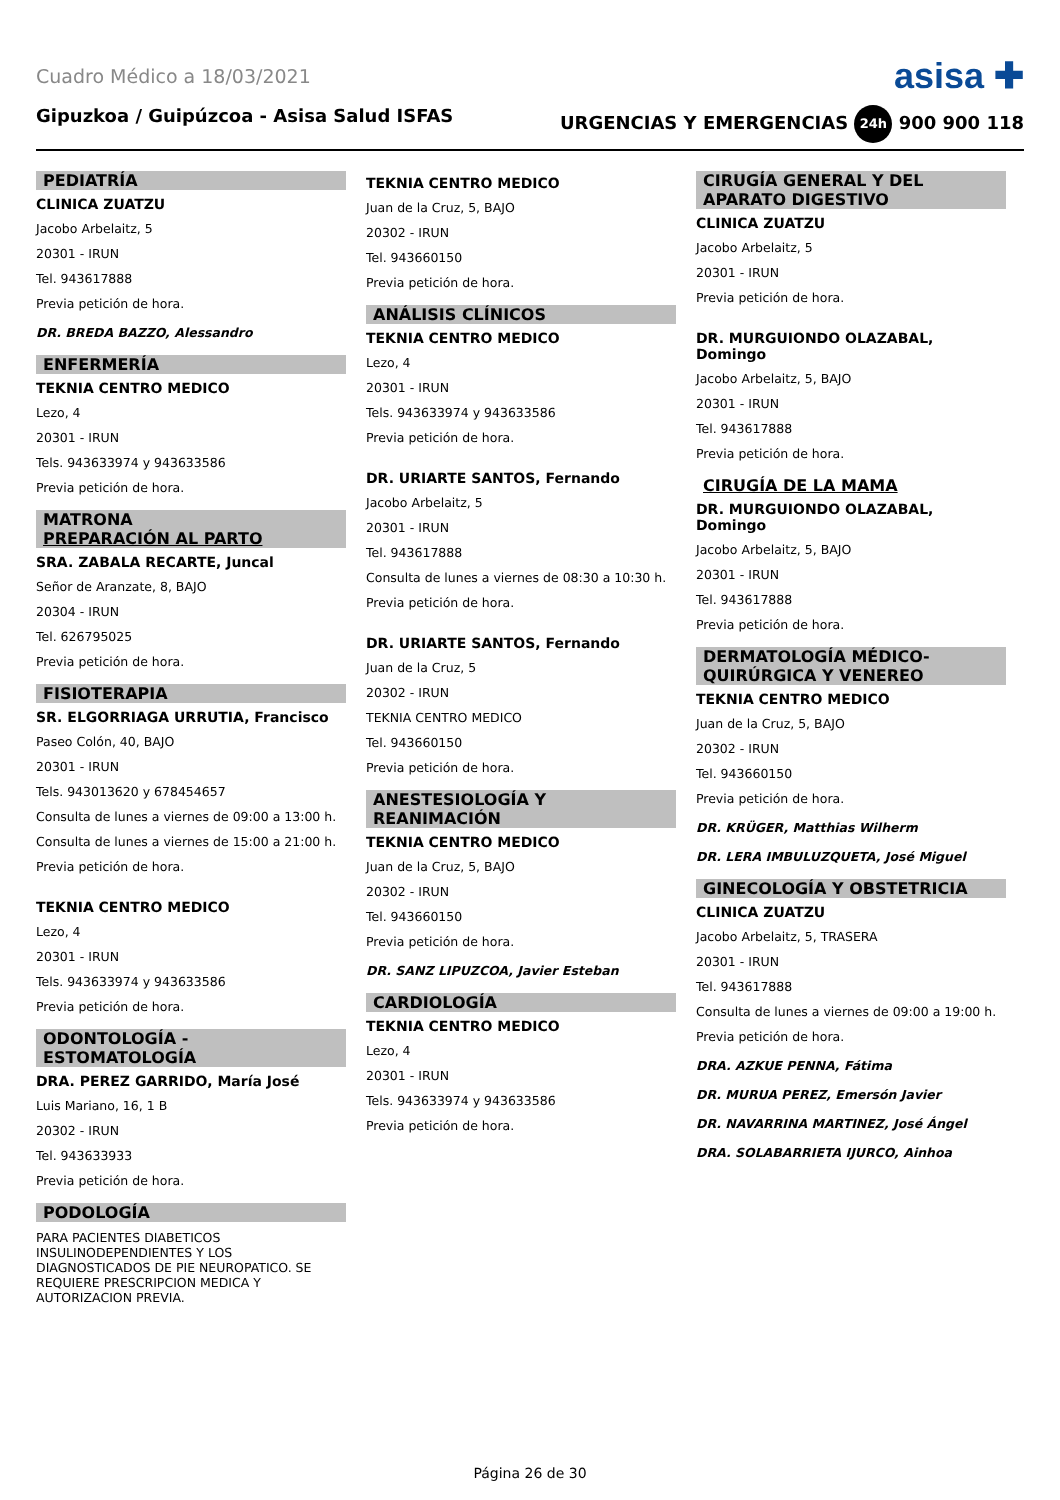Cuadro Médico a 18/03/2021 asisa ✚
Gipuzkoa / Guipúzcoa - Asisa Salud ISFAS URGENCIAS Y EMERGENCIAS 24h 900 900 118
PEDIATRÍA
CLINICA ZUATZU
Jacobo Arbelaitz, 5
20301 - IRUN
Tel. 943617888
Previa petición de hora.
DR. BREDA BAZZO, Alessandro
ENFERMERÍA
TEKNIA CENTRO MEDICO
Lezo, 4
20301 - IRUN
Tels. 943633974 y 943633586
Previa petición de hora.
MATRONA
PREPARACIÓN AL PARTO
SRA. ZABALA RECARTE, Juncal
Señor de Aranzate, 8, BAJO
20304 - IRUN
Tel. 626795025
Previa petición de hora.
FISIOTERAPIA
SR. ELGORRIAGA URRUTIA, Francisco
Paseo Colón, 40, BAJO
20301 - IRUN
Tels. 943013620 y 678454657
Consulta de lunes a viernes de 09:00 a 13:00 h.
Consulta de lunes a viernes de 15:00 a 21:00 h.
Previa petición de hora.
TEKNIA CENTRO MEDICO
Lezo, 4
20301 - IRUN
Tels. 943633974 y 943633586
Previa petición de hora.
ODONTOLOGÍA -
ESTOMATOLOGÍA
DRA. PEREZ GARRIDO, María José
Luis Mariano, 16, 1 B
20302 - IRUN
Tel. 943633933
Previa petición de hora.
PODOLOGÍA
PARA PACIENTES DIABETICOS INSULINODEPENDIENTES Y LOS DIAGNOSTICADOS DE PIE NEUROPATICO. SE REQUIERE PRESCRIPCION MEDICA Y AUTORIZACION PREVIA.
TEKNIA CENTRO MEDICO
Juan de la Cruz, 5, BAJO
20302 - IRUN
Tel. 943660150
Previa petición de hora.
ANÁLISIS CLÍNICOS
TEKNIA CENTRO MEDICO
Lezo, 4
20301 - IRUN
Tels. 943633974 y 943633586
Previa petición de hora.
DR. URIARTE SANTOS, Fernando
Jacobo Arbelaitz, 5
20301 - IRUN
Tel. 943617888
Consulta de lunes a viernes de 08:30 a 10:30 h.
Previa petición de hora.
DR. URIARTE SANTOS, Fernando
Juan de la Cruz, 5
20302 - IRUN
TEKNIA CENTRO MEDICO
Tel. 943660150
Previa petición de hora.
ANESTESIOLOGÍA Y
REANIMACIÓN
TEKNIA CENTRO MEDICO
Juan de la Cruz, 5, BAJO
20302 - IRUN
Tel. 943660150
Previa petición de hora.
DR. SANZ LIPUZCOA, Javier Esteban
CARDIOLOGÍA
TEKNIA CENTRO MEDICO
Lezo, 4
20301 - IRUN
Tels. 943633974 y 943633586
Previa petición de hora.
CIRUGÍA GENERAL Y DEL
APARATO DIGESTIVO
CLINICA ZUATZU
Jacobo Arbelaitz, 5
20301 - IRUN
Previa petición de hora.
DR. MURGUIONDO OLAZABAL, Domingo
Jacobo Arbelaitz, 5, BAJO
20301 - IRUN
Tel. 943617888
Previa petición de hora.
CIRUGÍA DE LA MAMA
DR. MURGUIONDO OLAZABAL, Domingo
Jacobo Arbelaitz, 5, BAJO
20301 - IRUN
Tel. 943617888
Previa petición de hora.
DERMATOLOGÍA MÉDICO-
QUIRÚRGICA Y VENEREO
TEKNIA CENTRO MEDICO
Juan de la Cruz, 5, BAJO
20302 - IRUN
Tel. 943660150
Previa petición de hora.
DR. KRÜGER, Matthias Wilherm
DR. LERA IMBULUZQUETA, José Miguel
GINECOLOGÍA Y OBSTETRICIA
CLINICA ZUATZU
Jacobo Arbelaitz, 5, TRASERA
20301 - IRUN
Tel. 943617888
Consulta de lunes a viernes de 09:00 a 19:00 h.
Previa petición de hora.
DRA. AZKUE PENNA, Fátima
DR. MURUA PEREZ, Emersón Javier
DR. NAVARRINA MARTINEZ, José Ángel
DRA. SOLABARRIETA IJURCO, Ainhoa
Página 26 de 30